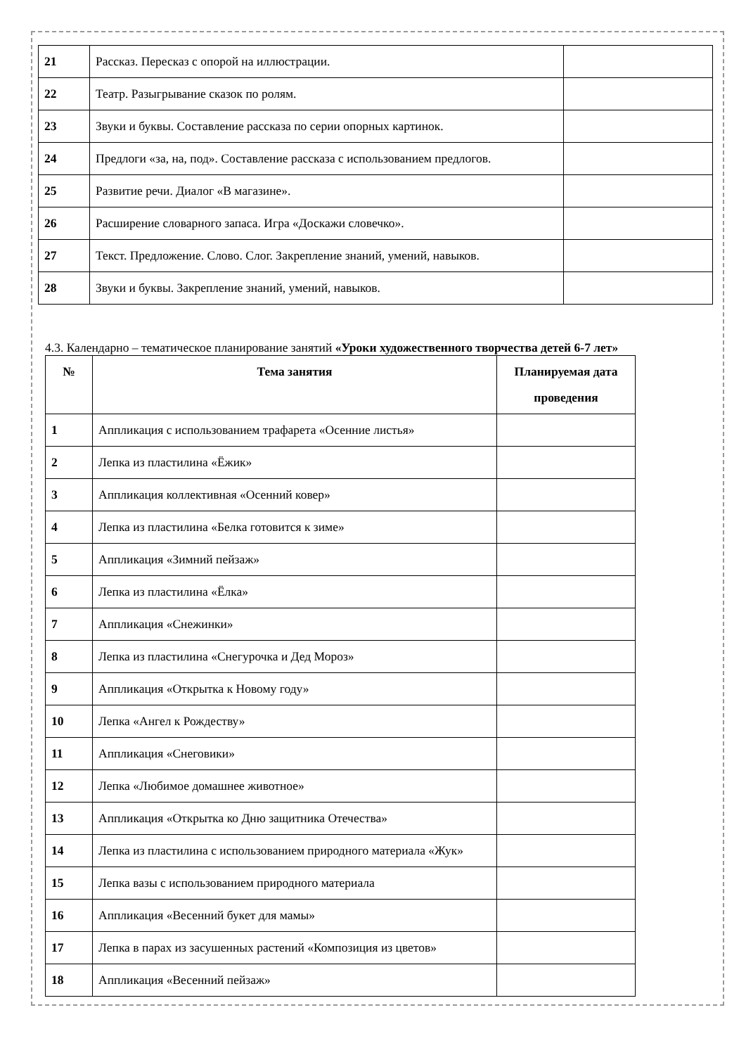| 21 | Рассказ. Пересказ с опорой на иллюстрации. | |
| 22 | Театр. Разыгрывание сказок по ролям. | |
| 23 | Звуки и буквы. Составление рассказа по серии опорных картинок. | |
| 24 | Предлоги «за, на, под». Составление рассказа с использованием предлогов. | |
| 25 | Развитие речи. Диалог «В магазине». | |
| 26 | Расширение словарного запаса. Игра «Доскажи словечко». | |
| 27 | Текст. Предложение. Слово. Слог. Закрепление знаний, умений, навыков. | |
| 28 | Звуки и буквы. Закрепление знаний, умений, навыков. | |
4.3. Календарно – тематическое планирование занятий «Уроки художественного творчества детей 6-7 лет»
| № | Тема занятия | Планируемая дата проведения |
| --- | --- | --- |
| 1 | Аппликация с использованием трафарета «Осенние листья» | |
| 2 | Лепка из пластилина «Ёжик» | |
| 3 | Аппликация коллективная «Осенний ковер» | |
| 4 | Лепка из пластилина «Белка готовится к зиме» | |
| 5 | Аппликация «Зимний пейзаж» | |
| 6 | Лепка из пластилина «Ёлка» | |
| 7 | Аппликация «Снежинки» | |
| 8 | Лепка из пластилина «Снегурочка и Дед Мороз» | |
| 9 | Аппликация «Открытка к Новому году» | |
| 10 | Лепка «Ангел к Рождеству» | |
| 11 | Аппликация «Снеговики» | |
| 12 | Лепка «Любимое домашнее животное» | |
| 13 | Аппликация «Открытка ко Дню защитника Отечества» | |
| 14 | Лепка из пластилина с использованием природного материала «Жук» | |
| 15 | Лепка вазы с использованием природного материала | |
| 16 | Аппликация «Весенний букет для мамы» | |
| 17 | Лепка в парах из засушенных растений «Композиция из цветов» | |
| 18 | Аппликация «Весенний пейзаж» | |